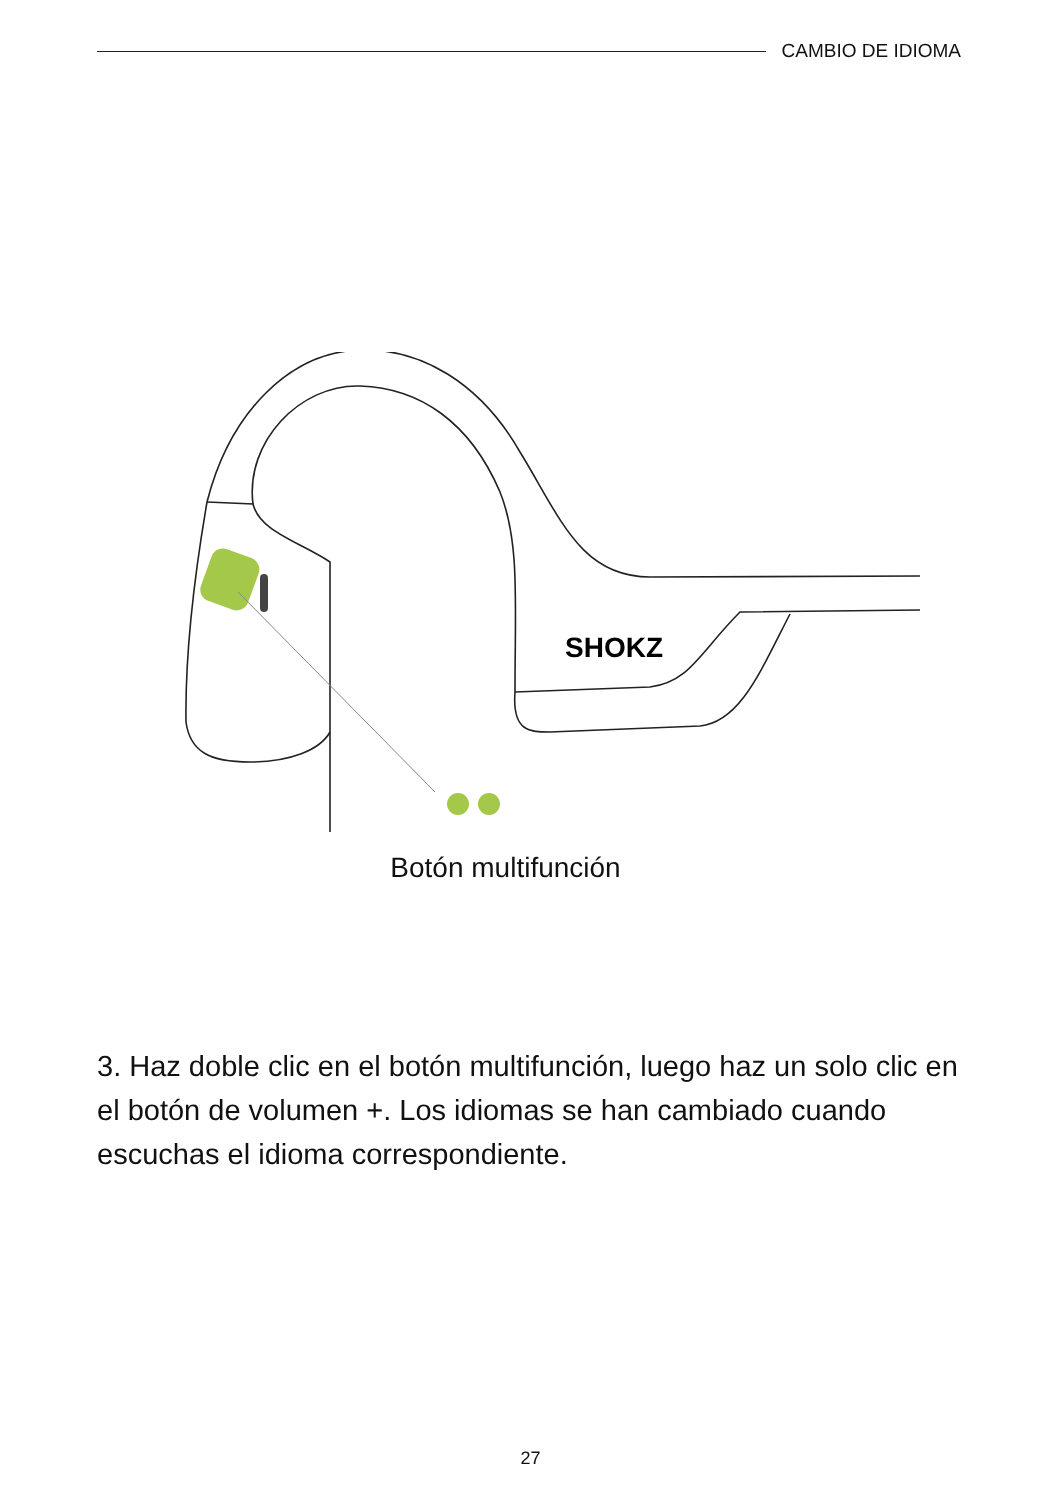CAMBIO DE IDIOMA
SHOKZ
Botón multifunción
3. Haz doble clic en el botón multifunción, luego haz un solo clic en el botón de volumen +. Los idiomas se han cambiado cuando escuchas el idioma correspondiente.
27